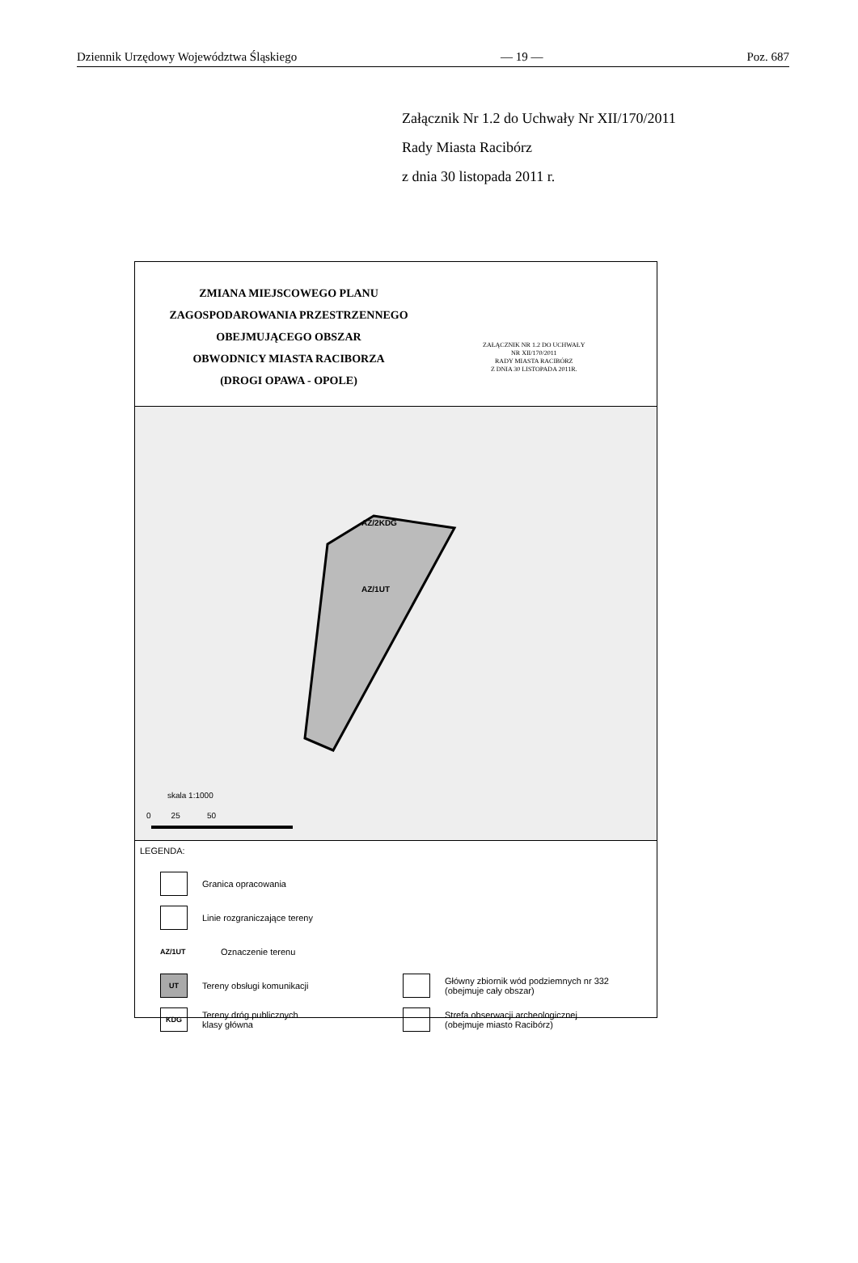Dziennik Urzędowy Województwa Śląskiego — 19 — Poz. 687
Załącznik Nr 1.2 do Uchwały Nr XII/170/2011
Rady Miasta Racibórz
z dnia 30 listopada 2011 r.
ZMIANA MIEJSCOWEGO PLANU
ZAGOSPODAROWANIA PRZESTRZENNEGO
OBEJMUJĄCEGO OBSZAR
OBWODNICY MIASTA RACIBORZA
(DROGI OPAWA - OPOLE)
ZAŁĄCZNIK NR 1.2 DO UCHWAŁY
NR XII/170/2011
RADY MIASTA RACIBÓRZ
Z DNIA 30 LISTOPADA 2011R.
AZ/2KDG
AZ/1UT
skala 1:1000
0 25 50
LEGENDA:
Granica opracowania
Linie rozgraniczające tereny
AZ/1UT Oznaczenie terenu
UT
Tereny obsługi komunikacji
KDG
Tereny dróg publicznych
klasy główna
Główny zbiornik wód podziemnych nr 332
(obejmuje cały obszar)
Strefa obserwacji archeologicznej
(obejmuje miasto Racibórz)